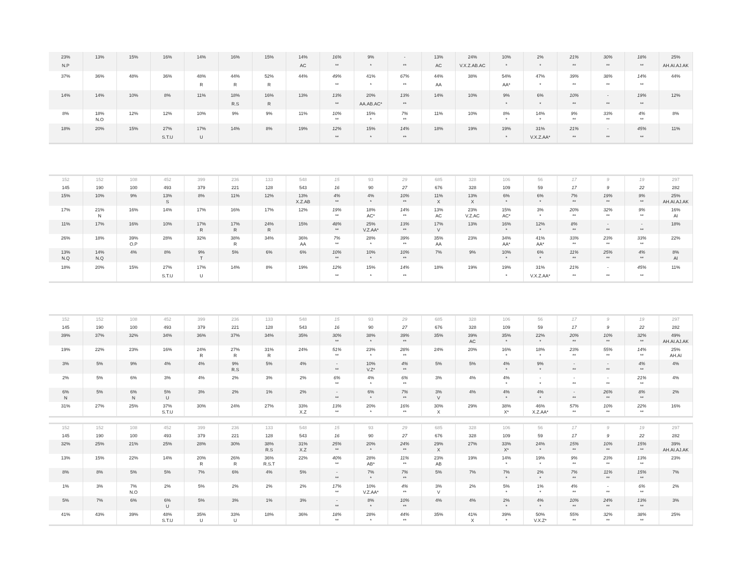| 23% N.P | 13% | 15% | 16% | 14% | 16% | 15% | 14% AC | 16% ** | 9% * | - ** | 13% AC | 24% V.X.Z.AB.AC | 10% * | 2% * | 21% ** | 30% ** | 18% ** | 25% AH.AI.AJ.AK |
| 37% | 36% | 48% | 36% | 48% R | 44% R | 52% R | 44% | 49% ** | 41% * | 67% ** | 44% AA | 38% | 54% AA* | 47% * | 39% ** | 38% ** | 14% ** | 44% |
| 14% | 14% | 10% | 8% | 11% | 18% R.S | 16% R | 13% | 13% ** | 20% AA.AB.AC* | 13% ** | 14% | 10% | 9% * | 6% * | 10% ** | - ** | 19% ** | 12% |
| 8% | 18% N.O | 12% | 12% | 10% | 9% | 9% | 11% | 10% ** | 15% * | 7% ** | 11% | 10% | 8% * | 14% * | 9% ** | 33% ** | 4% ** | 8% |
| 18% | 20% | 15% | 27% S.T.U | 17% U | 14% | 8% | 19% | 12% ** | 15% * | 14% ** | 18% | 19% | 19% * | 31% V.X.Z.AA* | 21% ** | - ** | 45% ** | 11% |
| 152 | 152 | 108 | 452 | 399 | 236 | 133 | 548 | 15 | 93 | 29 | 685 | 328 | 106 | 56 | 17 | 9 | 19 | 297 |
| 145 | 190 | 100 | 493 | 379 | 221 | 128 | 543 | 16 | 90 | 27 | 676 | 328 | 109 | 59 | 17 | 9 | 22 | 282 |
| 15% | 10% | 9% | 13% S | 8% | 11% | 12% | 13% X.Z.AB | 4% ** | 4% * | 10% ** | 11% X | 13% X | 6% * | 6% * | 7% ** | 19% ** | 9% ** | 25% AH.AI.AJ.AK |
| 17% | 21% N | 16% | 14% | 17% | 16% | 17% | 12% | 19% ** | 18% AC* | 14% ** | 13% AC | 23% V.Z.AC | 15% AC* | 3% * | 20% ** | 32% ** | 9% ** | 16% AI |
| 11% | 17% | 16% | 10% | 17% R | 17% R | 24% R | 15% | 48% ** | 25% V.Z.AA* | 13% ** | 17% V | 13% | 16% * | 12% * | 8% ** | - ** | - ** | 18% |
| 26% | 18% | 39% O.P | 28% | 32% | 38% R | 34% | 36% AA | 7% ** | 28% * | 39% ** | 35% AA | 23% | 34% AA* | 41% AA* | 33% ** | 23% ** | 33% ** | 22% |
| 13% N.Q | 14% N.Q | 4% | 8% | 9% T | 5% | 6% | 6% | 10% ** | 10% * | 10% ** | 7% | 9% | 10% * | 6% * | 11% ** | 25% ** | 4% ** | 8% AI |
| 18% | 20% | 15% | 27% S.T.U | 17% U | 14% | 8% | 19% | 12% ** | 15% * | 14% ** | 18% | 19% | 19% * | 31% V.X.Z.AA* | 21% ** | - ** | 45% ** | 11% |
| 152 | 152 | 108 | 452 | 399 | 236 | 133 | 548 | 15 | 93 | 29 | 685 | 328 | 106 | 56 | 17 | 9 | 19 | 297 |
| 145 | 190 | 100 | 493 | 379 | 221 | 128 | 543 | 16 | 90 | 27 | 676 | 328 | 109 | 59 | 17 | 9 | 22 | 282 |
| 39% | 37% | 32% | 34% | 36% | 37% | 34% | 35% | 30% ** | 38% * | 39% ** | 35% | 39% AC | 35% * | 22% * | 20% ** | 10% ** | 32% ** | 49% AH.AI.AJ.AK |
| 19% | 22% | 23% | 16% | 24% R | 27% R | 31% R | 24% | 51% ** | 23% * | 28% ** | 24% | 20% | 16% * | 18% * | 23% ** | 55% ** | 14% ** | 25% AH.AI |
| 3% | 5% | 9% | 4% | 4% | 9% R.S | 5% | 4% | - ** | 10% V.Z* | 4% ** | 5% | 5% | 4% * | 9% * | - ** | - ** | 4% ** | 4% |
| 2% | 5% | 6% | 3% | 4% | 2% | 3% | 2% | 6% ** | 4% * | 6% ** | 3% | 4% | 4% * | - * | - ** | - ** | 21% ** | 4% |
| 6% N | 5% | 6% N | 5% U | 3% | 2% | 1% | 2% | - ** | 6% * | 7% ** | 3% V | 4% | 4% * | 4% * | - ** | 26% ** | 8% ** | 2% |
| 31% | 27% | 25% | 37% S.T.U | 30% | 24% | 27% | 33% X.Z | 13% ** | 20% * | 16% ** | 30% X | 29% | 38% X* | 46% X.Z.AA* | 57% ** | 10% ** | 22% ** | 16% |
| 152 | 152 | 108 | 452 | 399 | 236 | 133 | 548 | 15 | 93 | 29 | 685 | 328 | 106 | 56 | 17 | 9 | 19 | 297 |
| 145 | 190 | 100 | 493 | 379 | 221 | 128 | 543 | 16 | 90 | 27 | 676 | 328 | 109 | 59 | 17 | 9 | 22 | 282 |
| 32% | 25% | 21% | 25% | 28% | 30% | 38% R.S | 31% X.Z | 25% ** | 20% * | 24% ** | 29% X | 27% | 33% X* | 24% * | 15% ** | 10% ** | 15% ** | 39% AH.AI.AJ.AK |
| 13% | 15% | 22% | 14% | 20% R | 26% R | 36% R.S.T | 22% | 40% ** | 28% AB* | 11% ** | 23% AB | 19% | 14% * | 19% * | 9% ** | 23% ** | 13% ** | 23% |
| 8% | 8% | 5% | 5% | 7% | 6% | 4% | 5% | - ** | 7% * | 7% ** | 5% | 7% | 7% * | 2% * | 7% ** | 11% ** | 15% ** | 7% |
| 1% | 3% | 7% N.O | 2% | 5% | 2% | 2% | 2% | 17% ** | 10% V.Z.AA* | 4% ** | 3% V | 2% | 5% * | 1% * | 4% ** | - ** | 6% ** | 2% |
| 5% | 7% | 6% | 6% U | 5% | 3% | 1% | 3% | - ** | 8% * | 10% ** | 4% | 4% | 2% * | 4% * | 10% ** | 24% ** | 13% ** | 3% |
| 41% | 43% | 39% | 48% S.T.U | 35% U | 33% U | 18% | 36% | 18% ** | 28% * | 44% ** | 35% | 41% X | 39% * | 50% V.X.Z* | 55% ** | 32% ** | 38% ** | 25% |